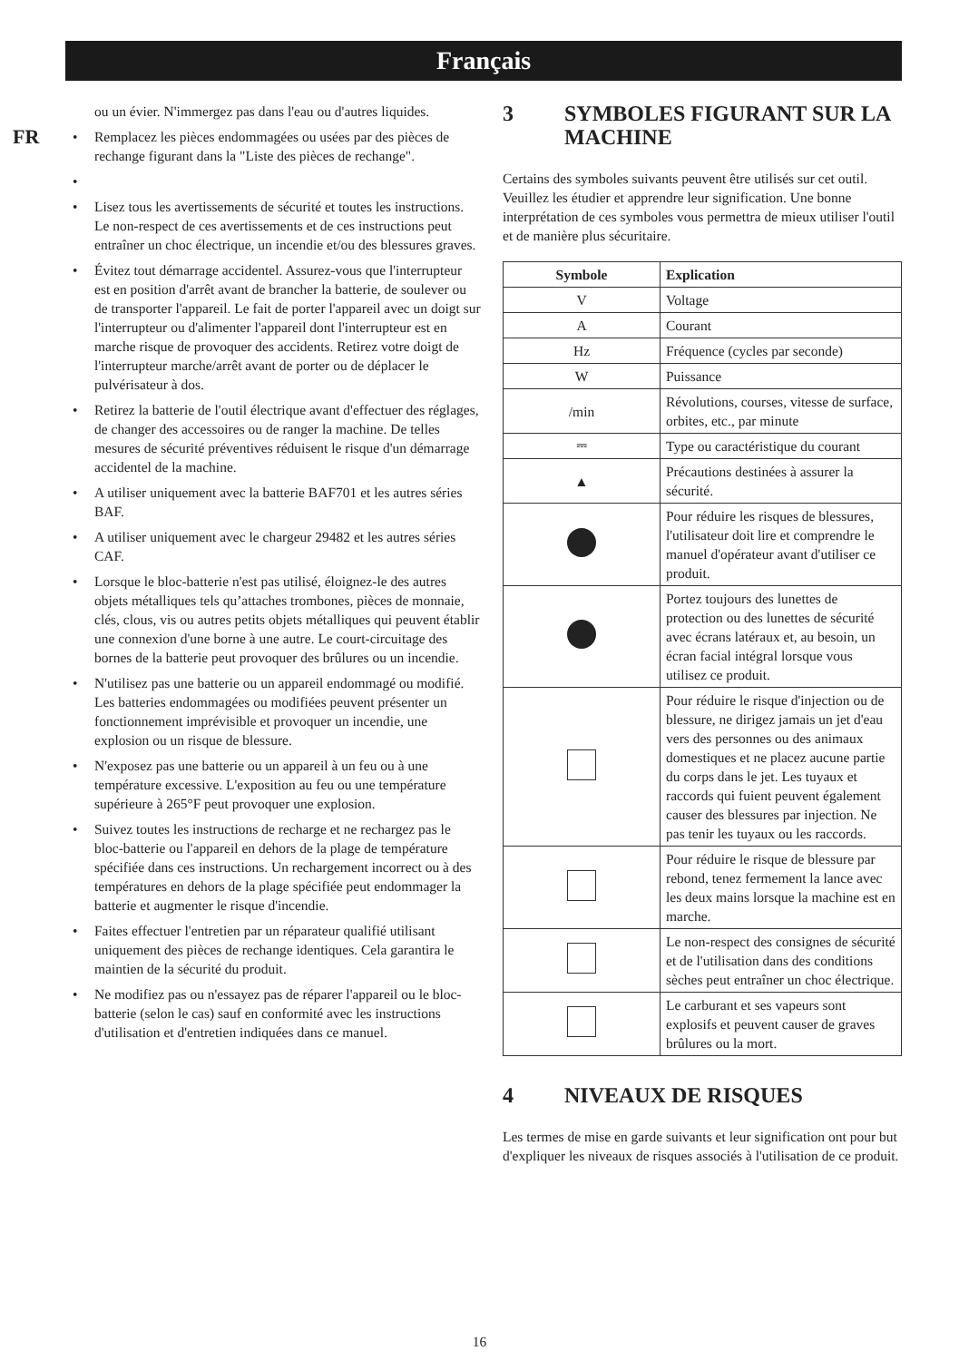Français
FR
ou un évier. N'immergez pas dans l'eau ou d'autres liquides.
• Remplacez les pièces endommagées ou usées par des pièces de rechange figurant dans la "Liste des pièces de rechange".
• • Lisez tous les avertissements de sécurité et toutes les instructions. Le non-respect de ces avertissements et de ces instructions peut entraîner un choc électrique, un incendie et/ou des blessures graves.
• Évitez tout démarrage accidentel. Assurez-vous que l'interrupteur est en position d'arrêt avant de brancher la batterie, de soulever ou de transporter l'appareil. Le fait de porter l'appareil avec un doigt sur l'interrupteur ou d'alimenter l'appareil dont l'interrupteur est en marche risque de provoquer des accidents. Retirez votre doigt de l'interrupteur marche/arrêt avant de porter ou de déplacer le pulvérisateur à dos.
• Retirez la batterie de l'outil électrique avant d'effectuer des réglages, de changer des accessoires ou de ranger la machine. De telles mesures de sécurité préventives réduisent le risque d'un démarrage accidentel de la machine.
• A utiliser uniquement avec la batterie BAF701 et les autres séries BAF.
• A utiliser uniquement avec le chargeur 29482 et les autres séries CAF.
• Lorsque le bloc-batterie n'est pas utilisé, éloignez-le des autres objets métalliques tels qu’attaches trombones, pièces de monnaie, clés, clous, vis ou autres petits objets métalliques qui peuvent établir une connexion d'une borne à une autre. Le court-circuitage des bornes de la batterie peut provoquer des brûlures ou un incendie.
• N'utilisez pas une batterie ou un appareil endommagé ou modifié. Les batteries endommagées ou modifiées peuvent présenter un fonctionnement imprévisible et provoquer un incendie, une explosion ou un risque de blessure.
• N'exposez pas une batterie ou un appareil à un feu ou à une température excessive. L'exposition au feu ou une température supérieure à 265°F peut provoquer une explosion.
• Suivez toutes les instructions de recharge et ne rechargez pas le bloc-batterie ou l'appareil en dehors de la plage de température spécifiée dans ces instructions. Un rechargement incorrect ou à des températures en dehors de la plage spécifiée peut endommager la batterie et augmenter le risque d'incendie.
• Faites effectuer l'entretien par un réparateur qualifié utilisant uniquement des pièces de rechange identiques. Cela garantira le maintien de la sécurité du produit.
• Ne modifiez pas ou n'essayez pas de réparer l'appareil ou le bloc-batterie (selon le cas) sauf en conformité avec les instructions d'utilisation et d'entretien indiquées dans ce manuel.
3 SYMBOLES FIGURANT SUR LA MACHINE
Certains des symboles suivants peuvent être utilisés sur cet outil. Veuillez les étudier et apprendre leur signification. Une bonne interprétation de ces symboles vous permettra de mieux utiliser l'outil et de manière plus sécuritaire.
| Symbole | Explication |
| --- | --- |
| V | Voltage |
| A | Courant |
| Hz | Fréquence (cycles par seconde) |
| W | Puissance |
| /min | Révolutions, courses, vitesse de surface, orbites, etc., par minute |
| ⎓ | Type ou caractéristique du courant |
| ▲ | Précautions destinées à assurer la sécurité. |
| | Pour réduire les risques de blessures, l'utilisateur doit lire et comprendre le manuel d'opérateur avant d'utiliser ce produit. |
| | Portez toujours des lunettes de protection ou des lunettes de sécurité avec écrans latéraux et, au besoin, un écran facial intégral lorsque vous utilisez ce produit. |
| | Pour réduire le risque d'injection ou de blessure, ne dirigez jamais un jet d'eau vers des personnes ou des animaux domestiques et ne placez aucune partie du corps dans le jet. Les tuyaux et raccords qui fuient peuvent également causer des blessures par injection. Ne pas tenir les tuyaux ou les raccords. |
| | Pour réduire le risque de blessure par rebond, tenez fermement la lance avec les deux mains lorsque la machine est en marche. |
| | Le non-respect des consignes de sécurité et de l'utilisation dans des conditions sèches peut entraîner un choc électrique. |
| | Le carburant et ses vapeurs sont explosifs et peuvent causer de graves brûlures ou la mort. |
4 NIVEAUX DE RISQUES
Les termes de mise en garde suivants et leur signification ont pour but d'expliquer les niveaux de risques associés à l'utilisation de ce produit.
16